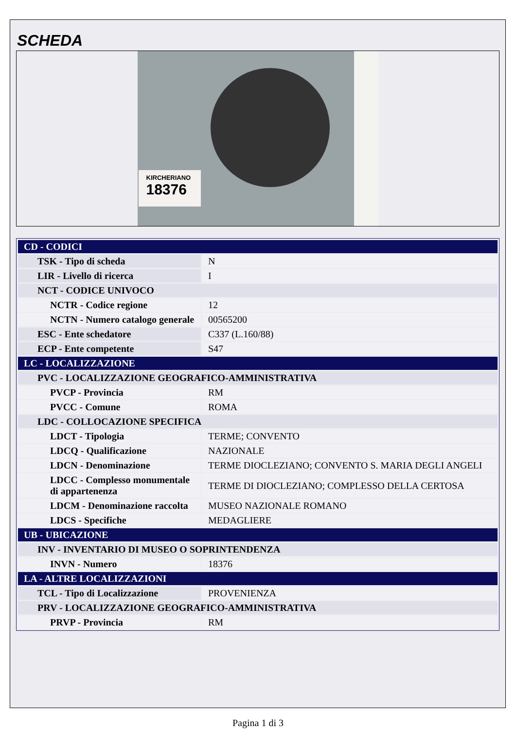SCHEDA
KIRCHERIANO
18376
| CD - CODICI | |
| TSK - Tipo di scheda | N |
| LIR - Livello di ricerca | I |
| NCT - CODICE UNIVOCO | |
| NCTR - Codice regione | 12 |
| NCTN - Numero catalogo generale | 00565200 |
| ESC - Ente schedatore | C337 (L.160/88) |
| ECP - Ente competente | S47 |
| LC - LOCALIZZAZIONE | |
| PVC - LOCALIZZAZIONE GEOGRAFICO-AMMINISTRATIVA | |
| PVCP - Provincia | RM |
| PVCC - Comune | ROMA |
| LDC - COLLOCAZIONE SPECIFICA | |
| LDCT - Tipologia | TERME; CONVENTO |
| LDCQ - Qualificazione | NAZIONALE |
| LDCN - Denominazione | TERME DIOCLEZIANO; CONVENTO S. MARIA DEGLI ANGELI |
| LDCC - Complesso monumentale di appartenenza | TERME DI DIOCLEZIANO; COMPLESSO DELLA CERTOSA |
| LDCM - Denominazione raccolta | MUSEO NAZIONALE ROMANO |
| LDCS - Specifiche | MEDAGLIERE |
| UB - UBICAZIONE | |
| INV - INVENTARIO DI MUSEO O SOPRINTENDENZA | |
| INVN - Numero | 18376 |
| LA - ALTRE LOCALIZZAZIONI | |
| TCL - Tipo di Localizzazione | PROVENIENZA |
| PRV - LOCALIZZAZIONE GEOGRAFICO-AMMINISTRATIVA | |
| PRVP - Provincia | RM |
Pagina 1 di 3